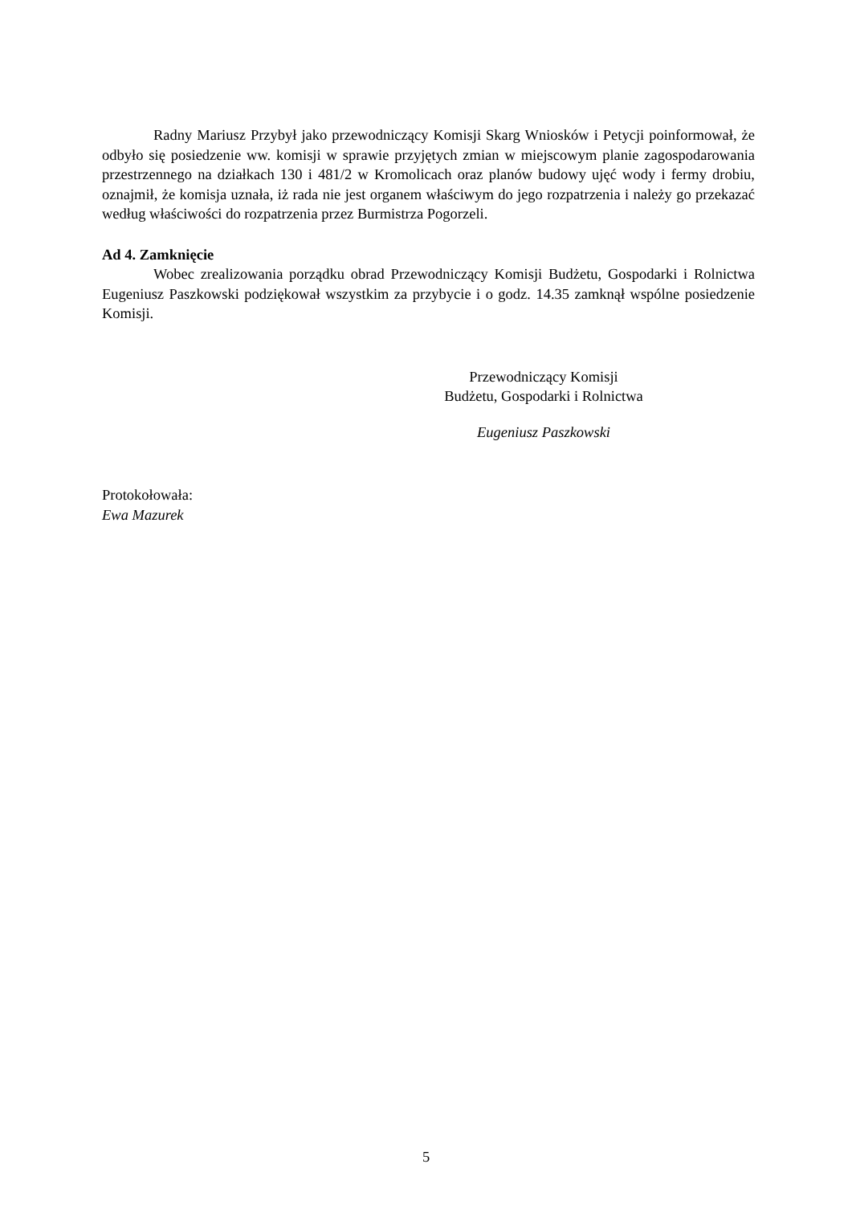Radny Mariusz Przybył jako przewodniczący Komisji Skarg Wniosków i Petycji poinformował, że odbyło się posiedzenie ww. komisji w sprawie przyjętych zmian w miejscowym planie zagospodarowania przestrzennego na działkach 130 i 481/2 w Kromolicach oraz planów budowy ujęć wody i fermy drobiu, oznajmił, że komisja uznała, iż rada nie jest organem właściwym do jego rozpatrzenia i należy go przekazać według właściwości do rozpatrzenia przez Burmistrza Pogorzeli.
Ad 4. Zamknięcie
Wobec zrealizowania porządku obrad Przewodniczący Komisji Budżetu, Gospodarki i Rolnictwa Eugeniusz Paszkowski podziękował wszystkim za przybycie i o godz. 14.35 zamknął wspólne posiedzenie Komisji.
Przewodniczący Komisji
Budżetu, Gospodarki i Rolnictwa
Eugeniusz Paszkowski
Protokołowała:
Ewa Mazurek
5